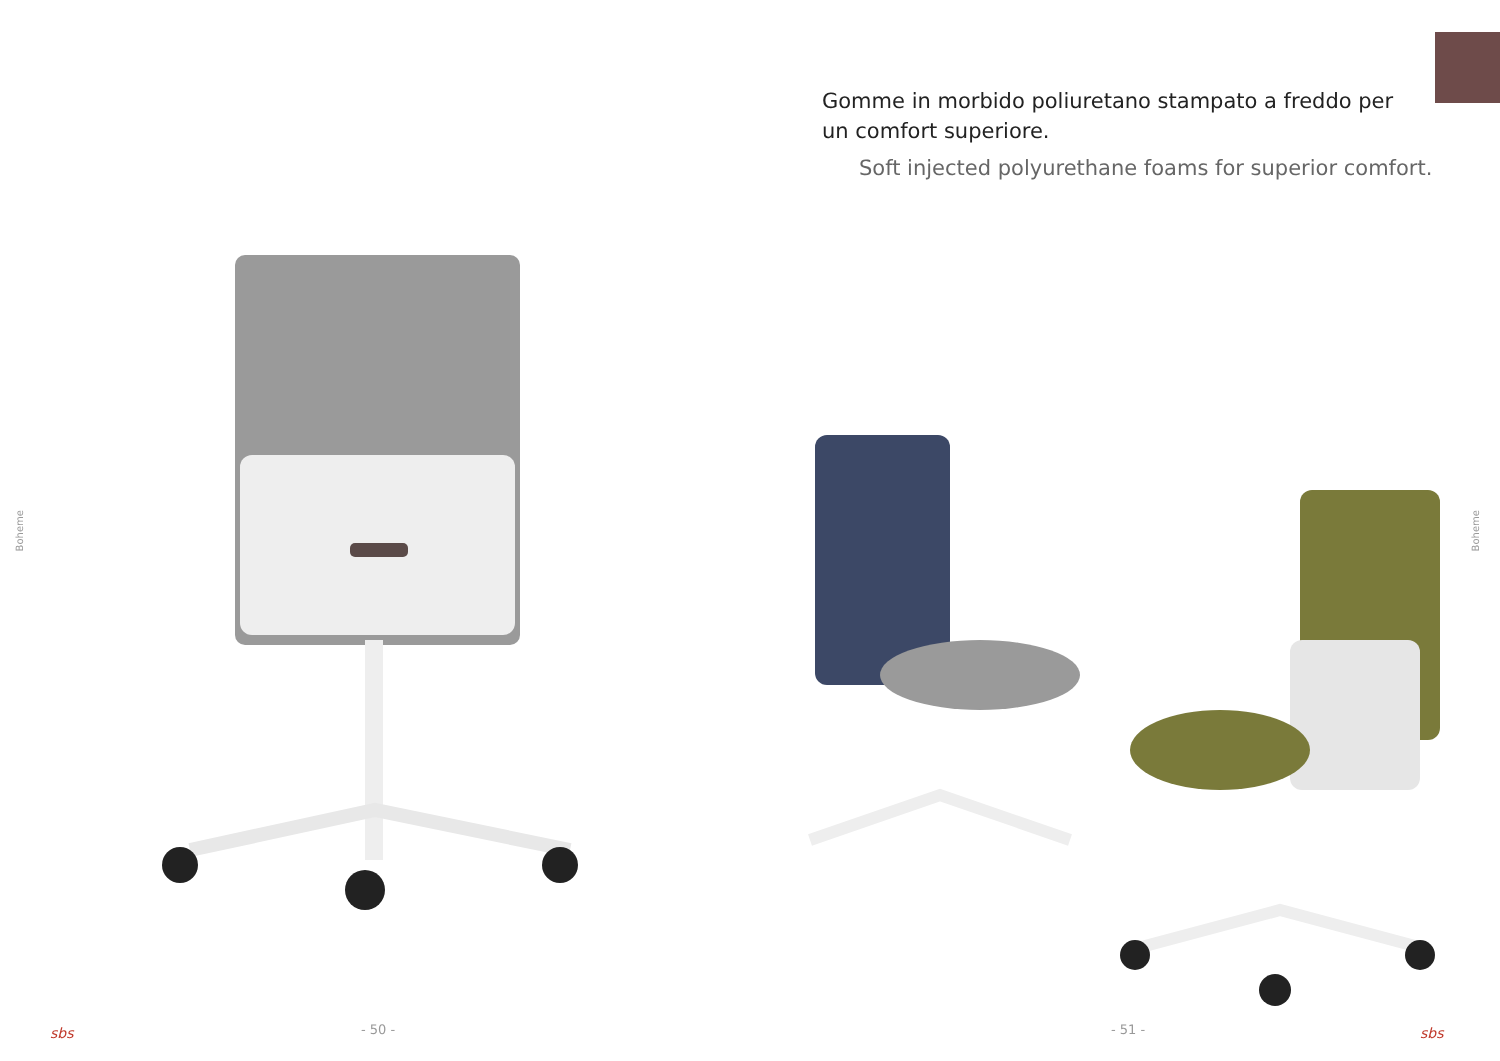Gomme in morbido poliuretano stampato a freddo per un comfort superiore.
Soft injected polyurethane foams for superior comfort.
Boheme
Boheme
sbs - 50 - - 51 - sbs